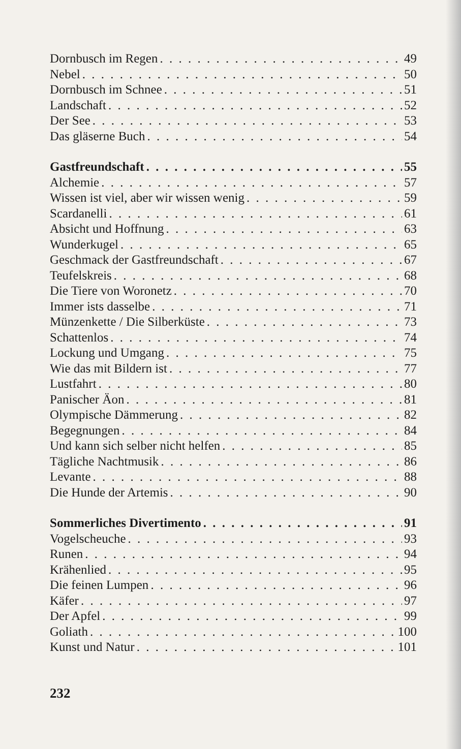Dornbusch im Regen 49
Nebel 50
Dornbusch im Schnee 51
Landschaft 52
Der See 53
Das gläserne Buch 54
Gastfreundschaft 55
Alchemie 57
Wissen ist viel, aber wir wissen wenig 59
Scardanelli 61
Absicht und Hoffnung 63
Wunderkugel 65
Geschmack der Gastfreundschaft 67
Teufelskreis 68
Die Tiere von Woronetz 70
Immer ists dasselbe 71
Münzenkette / Die Silberküste 73
Schattenlos 74
Lockung und Umgang 75
Wie das mit Bildern ist 77
Lustfahrt 80
Panischer Äon 81
Olympische Dämmerung 82
Begegnungen 84
Und kann sich selber nicht helfen 85
Tägliche Nachtmusik 86
Levante 88
Die Hunde der Artemis 90
Sommerliches Divertimento 91
Vogelscheuche 93
Runen 94
Krähenlied 95
Die feinen Lumpen 96
Käfer 97
Der Apfel 99
Goliath 100
Kunst und Natur 101
232